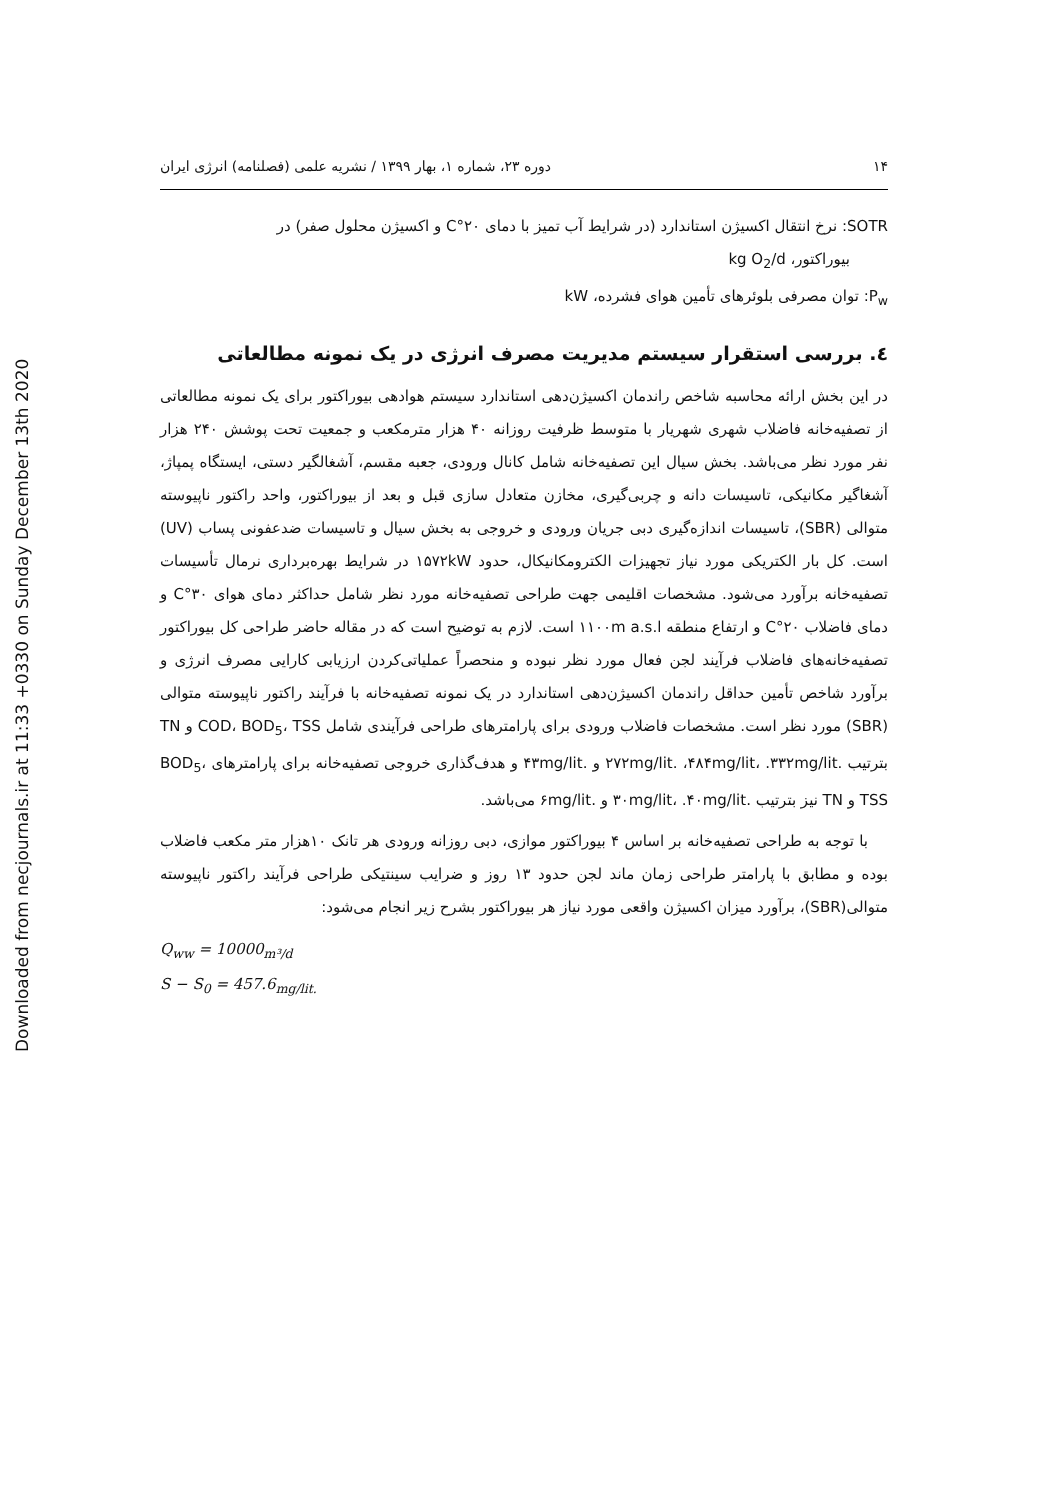Downloaded from necjournals.ir at 11:33 +0330 on Sunday December 13th 2020
۱۴ دوره ۲۳، شماره ۱، بهار ۱۳۹۹ / نشریه علمی (فصلنامه) انرژی ایران
SOTR: نرخ انتقال اکسیژن استاندارد (در شرایط آب تمیز با دمای ۲۰°C و اکسیژن محلول صفر) در
بیوراکتور، kg O<sub>2</sub>/d
P<sub>w</sub>: توان مصرفی بلوئرهای تأمین هوای فشرده، kW
٤. بررسی استقرار سیستم مدیریت مصرف انرژی در یک نمونه مطالعاتی
در این بخش ارائه محاسبه شاخص راندمان اکسیژن‌دهی استاندارد سیستم هوادهی بیوراکتور برای یک نمونه مطالعاتی از تصفیه‌خانه فاضلاب شهری شهریار با متوسط ظرفیت روزانه ۴۰ هزار مترمکعب و جمعیت تحت پوشش ۲۴۰ هزار نفر مورد نظر می‌باشد. بخش سیال این تصفیه‌خانه شامل کانال ورودی، جعبه مقسم، آشغالگیر دستی، ایستگاه پمپاژ، آشغاگیر مکانیکی، تاسیسات دانه و چربی‌گیری، مخازن متعادل سازی قبل و بعد از بیوراکتور، واحد راکتور ناپیوسته متوالی (SBR)، تاسیسات اندازه‌گیری دبی جریان ورودی و خروجی به بخش سیال و تاسیسات ضدعفونی پساب (UV) است. کل بار الکتریکی مورد نیاز تجهیزات الکترومکانیکال، حدود ۱۵۷۲kW در شرایط بهره‌برداری نرمال تأسیسات تصفیه‌خانه برآورد می‌شود. مشخصات اقلیمی جهت طراحی تصفیه‌خانه مورد نظر شامل حداکثر دمای هوای ۳۰°C و دمای فاضلاب ۲۰°C و ارتفاع منطقه ۱۱۰۰m a.s.l است. لازم به توضیح است که در مقاله حاضر طراحی کل بیوراکتور تصفیه‌خانه‌های فاضلاب فرآیند لجن فعال مورد نظر نبوده و منحصراً عملیاتی‌کردن ارزیابی کارایی مصرف انرژی و برآورد شاخص تأمین حداقل راندمان اکسیژن‌دهی استاندارد در یک نمونه تصفیه‌خانه با فرآیند راکتور ناپیوسته متوالی (SBR) مورد نظر است. مشخصات فاضلاب ورودی برای پارامترهای طراحی فرآیندی شامل COD، BOD<sub>5</sub>، TSS و TN بترتیب .۲۷۲mg/lit. ،۴۸۴mg/lit، .۳۳۲mg/lit و .۴۳mg/lit و هدف‌گذاری خروجی تصفیه‌خانه برای پارامترهای BOD<sub>5</sub>، TSS و TN نیز بترتیب .۳۰mg/lit، .۴۰mg/lit و .۶mg/lit می‌باشد.
با توجه به طراحی تصفیه‌خانه بر اساس ۴ بیوراکتور موازی، دبی روزانه ورودی هر تانک ۱۰هزار متر مکعب فاضلاب بوده و مطابق با پارامتر طراحی زمان ماند لجن حدود ۱۳ روز و ضرایب سینتیکی طراحی فرآیند راکتور ناپیوسته متوالی(SBR)، برآورد میزان اکسیژن واقعی مورد نیاز هر بیوراکتور بشرح زیر انجام می‌شود:
Q<sub>ww</sub> = 10000<sub>m³/d</sub>
S − S<sub>0</sub> = 457.6<sub>mg/lit.</sub>